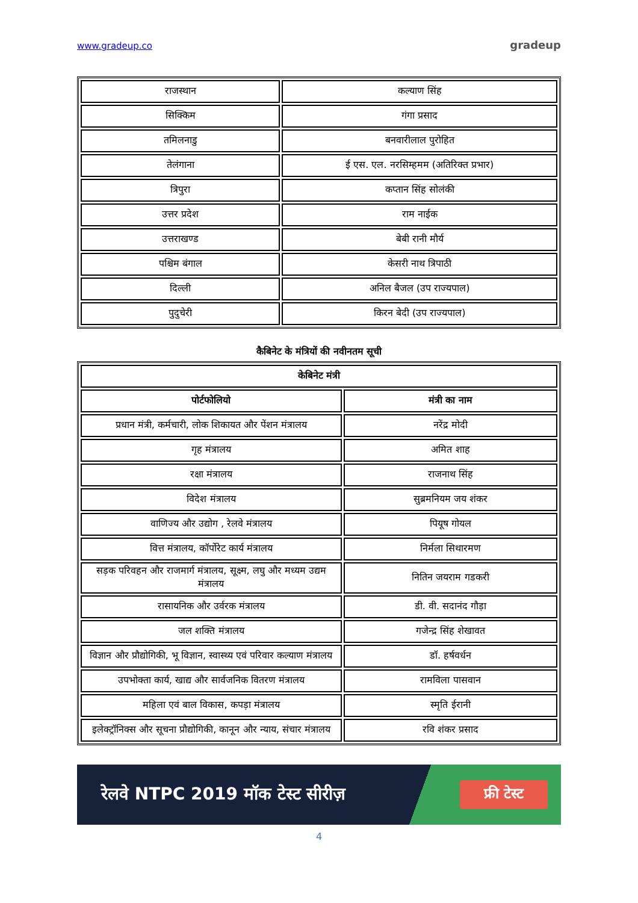www.gradeup.co gradeup
| राजस्थान | कल्याण सिंह |
| सिक्किम | गंगा प्रसाद |
| तमिलनाडु | बनवारीलाल पुरोहित |
| तेलंगाना | ई एस. एल. नरसिम्हमम (अतिरिक्त प्रभार) |
| त्रिपुरा | कप्तान सिंह सोलंकी |
| उत्तर प्रदेश | राम नाईक |
| उत्तराखण्ड | बेबी रानी मौर्य |
| पश्चिम बंगाल | केसरी नाथ त्रिपाठी |
| दिल्ली | अनिल बैजल (उप राज्यपाल) |
| पुदुचेरी | किरन बेदी (उप राज्यपाल) |
कैबिनेट के मंत्रियों की नवीनतम सूची
| केबिनेट मंत्री | |
| --- | --- |
| पोर्टफोलियो | मंत्री का नाम |
| प्रधान मंत्री, कर्मचारी, लोक शिकायत और पेंशन मंत्रालय | नरेंद्र मोदी |
| गृह मंत्रालय | अमित शाह |
| रक्षा मंत्रालय | राजनाथ सिंह |
| विदेश मंत्रालय | सुब्रमनियम जय शंकर |
| वाणिज्य और उद्योग , रेलवे मंत्रालय | पियूष गोयल |
| वित्त मंत्रालय, कॉर्पोरेट कार्य मंत्रालय | निर्मला सिथारमण |
| सड़क परिवहन और राजमार्ग मंत्रालय, सूक्ष्म, लघु और मध्यम उद्यम मंत्रालय | नितिन जयराम गडकरी |
| रासायनिक और उर्वरक मंत्रालय | डी. वी. सदानंद गौड़ा |
| जल शक्ति मंत्रालय | गजेन्द्र सिंह शेखावत |
| विज्ञान और प्रौद्योगिकी, भू विज्ञान, स्वास्थ्य एवं परिवार कल्याण मंत्रालय | डॉ. हर्षवर्धन |
| उपभोक्ता कार्य, खाद्य और सार्वजनिक वितरण मंत्रालय | रामविला पासवान |
| महिला एवं बाल विकास, कपड़ा मंत्रालय | स्मृति ईरानी |
| इलेक्ट्रॉनिक्स और सूचना प्रौद्योगिकी, कानून और न्याय, संचार मंत्रालय | रवि शंकर प्रसाद |
रेलवे NTPC 2019 मॉक टेस्ट सीरीज़ फ्री टेस्ट
4